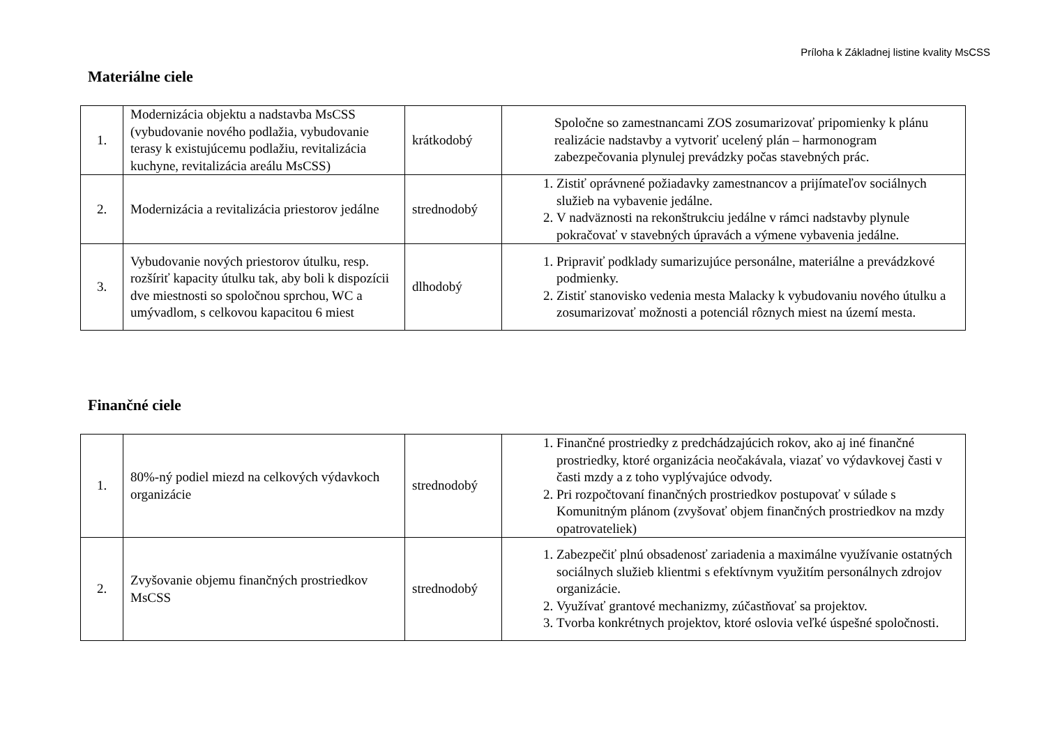Príloha k Základnej listine kvality MsCSS
Materiálne ciele
| 1. | Modernizácia objektu a nadstavba MsCSS (vybudovanie nového podlažia, vybudovanie terasy k existujúcemu podlažiu, revitalizácia kuchyne, revitalizácia areálu MsCSS) | krátkodobý | Spoločne so zamestnancami ZOS zosumarizovať pripomienky k plánu realizácie nadstavby a vytvoriť ucelený plán – harmonogram zabezpečovania plynulej prevádzky počas stavebných prác. |
| 2. | Modernizácia a revitalizácia priestorov jedálne | strednodobý | 1. Zistiť oprávnené požiadavky zamestnancov a prijímateľov sociálnych služieb na vybavenie jedálne. 2. V nadväznosti na rekonštrukciu jedálne v rámci nadstavby plynule pokračovať v stavebných úpravách a výmene vybavenia jedálne. |
| 3. | Vybudovanie nových priestorov útulku, resp. rozšíriť kapacity útulku tak, aby boli k dispozícii dve miestnosti so spoločnou sprchou, WC a umývadlom, s celkovou kapacitou 6 miest | dlhodobý | 1. Pripraviť podklady sumarizujúce personálne, materiálne a prevádzkové podmienky. 2. Zistiť stanovisko vedenia mesta Malacky k vybudovaniu nového útulku a zosumarizovať možnosti a potenciál rôznych miest na území mesta. |
Finančné ciele
| 1. | 80%-ný podiel miezd na celkových výdavkoch organizácie | strednodobý | 1. Finančné prostriedky z predchádzajúcich rokov, ako aj iné finančné prostriedky, ktoré organizácia neočakávala, viazať vo výdavkovej časti v časti mzdy a z toho vyplývajúce odvody. 2. Pri rozpočtovaní finančných prostriedkov postupovať v súlade s Komunitným plánom (zvyšovať objem finančných prostriedkov na mzdy opatrovateliek) |
| 2. | Zvyšovanie objemu finančných prostriedkov MsCSS | strednodobý | 1. Zabezpečiť plnú obsadenosť zariadenia a maximálne využívanie ostatných sociálnych služieb klientmi s efektívnym využitím personálnych zdrojov organizácie. 2. Využívať grantové mechanizmy, zúčastňovať sa projektov. 3. Tvorba konkrétnych projektov, ktoré oslovia veľké úspešné spoločnosti. |